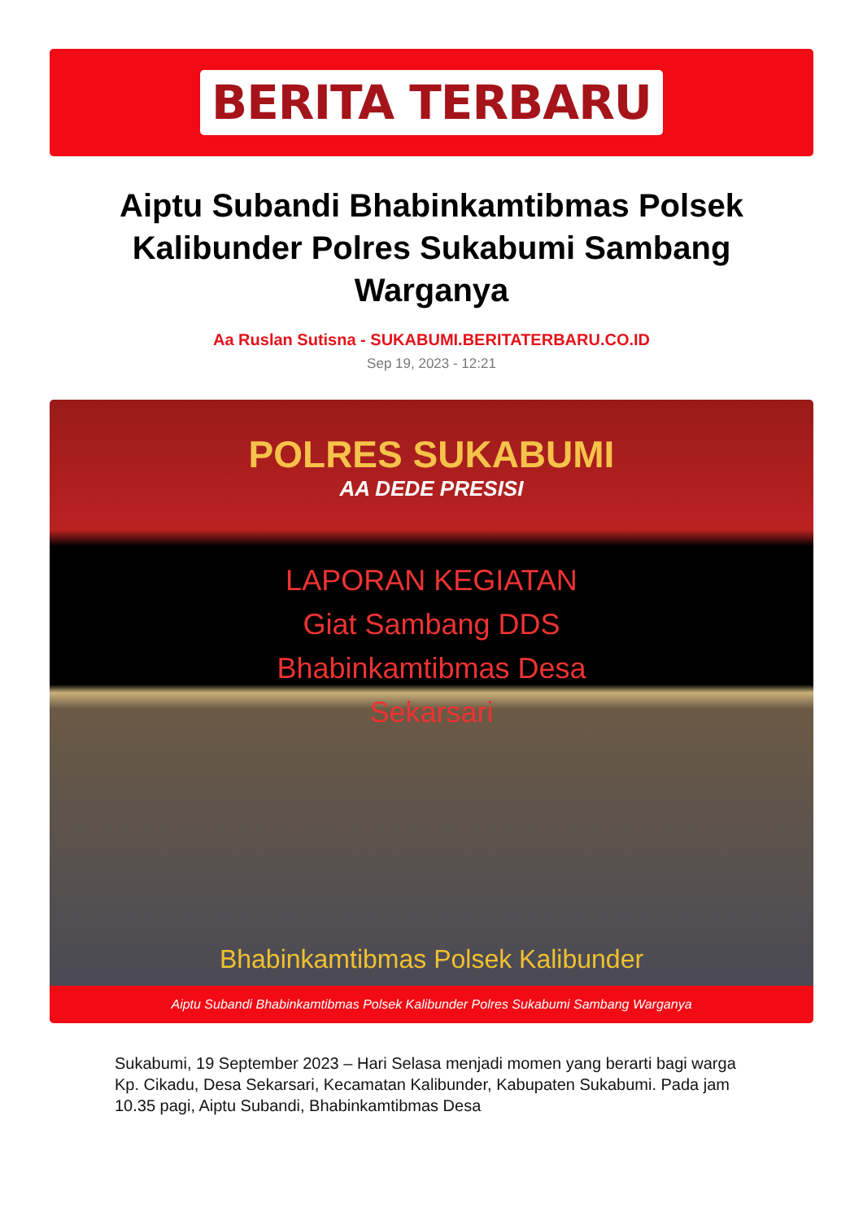BERITA TERBARU
Aiptu Subandi Bhabinkamtibmas Polsek Kalibunder Polres Sukabumi Sambang Warganya
Aa Ruslan Sutisna - SUKABUMI.BERITATERBARU.CO.ID
Sep 19, 2023 - 12:21
POLRES SUKABUMI
AA DEDE PRESISI
LAPORAN KEGIATAN
Giat Sambang DDS
Bhabinkamtibmas Desa
Sekarsari
Bhabinkamtibmas Polsek Kalibunder
Aiptu Subandi Bhabinkamtibmas Polsek Kalibunder Polres Sukabumi Sambang Warganya
Sukabumi, 19 September 2023 – Hari Selasa menjadi momen yang berarti bagi warga Kp. Cikadu, Desa Sekarsari, Kecamatan Kalibunder, Kabupaten Sukabumi. Pada jam 10.35 pagi, Aiptu Subandi, Bhabinkamtibmas Desa